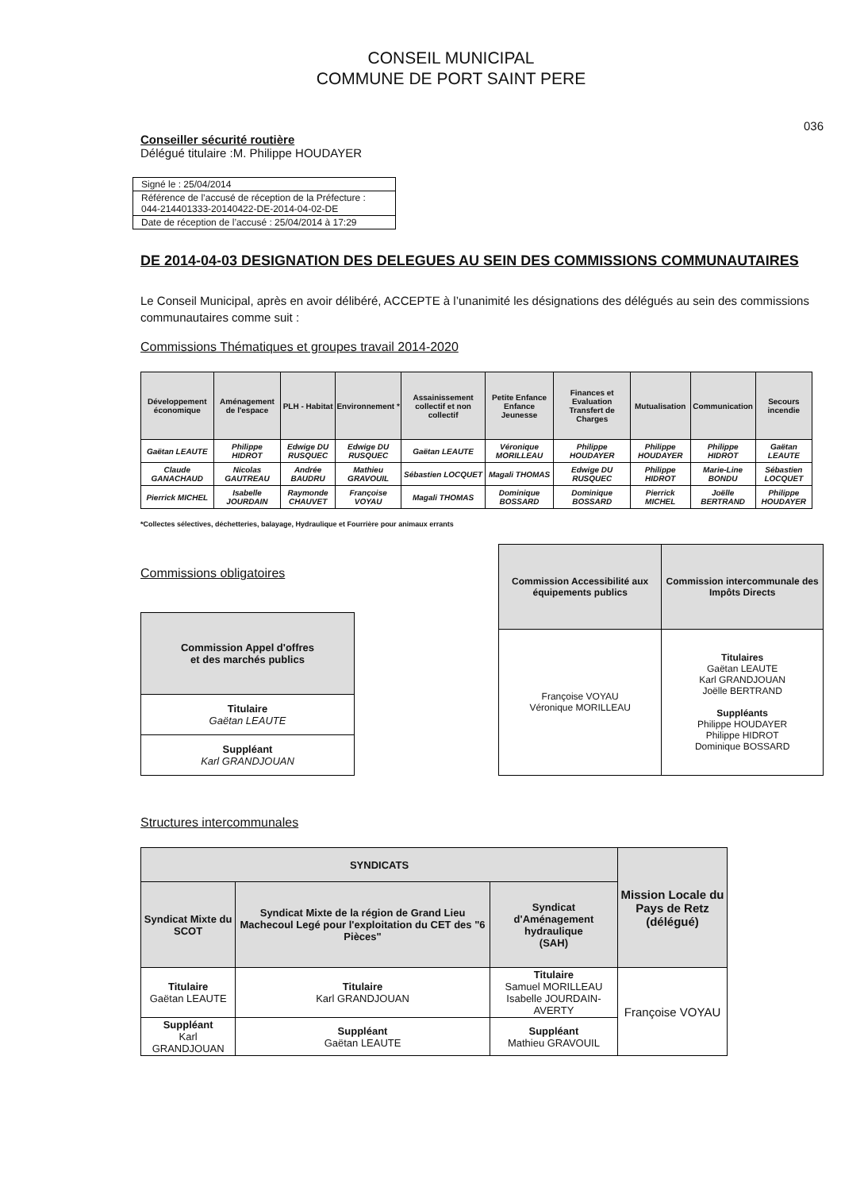CONSEIL MUNICIPAL
COMMUNE DE PORT SAINT PERE
036
Conseiller sécurité routière
Délégué titulaire :M. Philippe HOUDAYER
Signé le : 25/04/2014
Référence de l’accusé de réception de la Préfecture :
044-214401333-20140422-DE-2014-04-02-DE
Date de réception de l’accusé : 25/04/2014 à 17:29
DE 2014-04-03 DESIGNATION DES DELEGUES AU SEIN DES COMMISSIONS COMMUNAUTAIRES
Le Conseil Municipal, après en avoir délibéré, ACCEPTE à l’unanimité les désignations des délégués au sein des commissions communautaires comme suit :
Commissions Thématiques et groupes travail 2014-2020
| Développement économique | Aménagement de l'espace | PLH - Habitat | Environnement * | Assainissement collectif et non collectif | Petite Enfance Enfance Jeunesse | Finances et Evaluation Transfert de Charges | Mutualisation | Communication | Secours incendie |
| --- | --- | --- | --- | --- | --- | --- | --- | --- | --- |
| Gaëtan LEAUTE | Philippe HIDROT | Edwige DU RUSQUEC | Edwige DU RUSQUEC | Gaëtan LEAUTE | Véronique MORILLEAU | Philippe HOUDAYER | Philippe HOUDAYER | Philippe HIDROT | Gaëtan LEAUTE |
| Claude GANACHAUD | Nicolas GAUTREAU | Andrée BAUDRU | Mathieu GRAVOUIL | Sébastien LOCQUET | Magali THOMAS | Edwige DU RUSQUEC | Philippe HIDROT | Marie-Line BONDU | Sébastien LOCQUET |
| Pierrick MICHEL | Isabelle JOURDAIN | Raymonde CHAUVET | Françoise VOYAU | Magali THOMAS | Dominique BOSSARD | Dominique BOSSARD | Pierrick MICHEL | Joëlle BERTRAND | Philippe HOUDAYER |
*Collectes sélectives, déchetteries, balayage, Hydraulique et Fourrière pour animaux errants
Commissions obligatoires
| Commission Appel d'offres et des marchés publics |
| --- |
| Titulaire Gaëtan LEAUTE |
| Suppléant Karl GRANDJOUAN |
| Commission Accessibilité aux équipements publics | Commission intercommunale des Impôts Directs |
| --- | --- |
| Françoise VOYAU Véronique MORILLEAU | Titulaires Gaëtan LEAUTE Karl GRANDJOUAN Joëlle BERTRAND Suppléants Philippe HOUDAYER Philippe HIDROT Dominique BOSSARD |
Structures intercommunales
| SYNDICATS | | | Mission Locale du Pays de Retz (délégué) |
| --- | --- | --- | --- |
| Syndicat Mixte du SCOT | Syndicat Mixte de la région de Grand Lieu Machecoul Legé pour l'exploitation du CET des "6 Pièces" | Syndicat d'Aménagement hydraulique (SAH) | |
| Titulaire Gaëtan LEAUTE | Titulaire Karl GRANDJOUAN | Titulaire Samuel MORILLEAU Isabelle JOURDAIN-AVERTY | Françoise VOYAU |
| Suppléant Karl GRANDJOUAN | Suppléant Gaëtan LEAUTE | Suppléant Mathieu GRAVOUIL | |